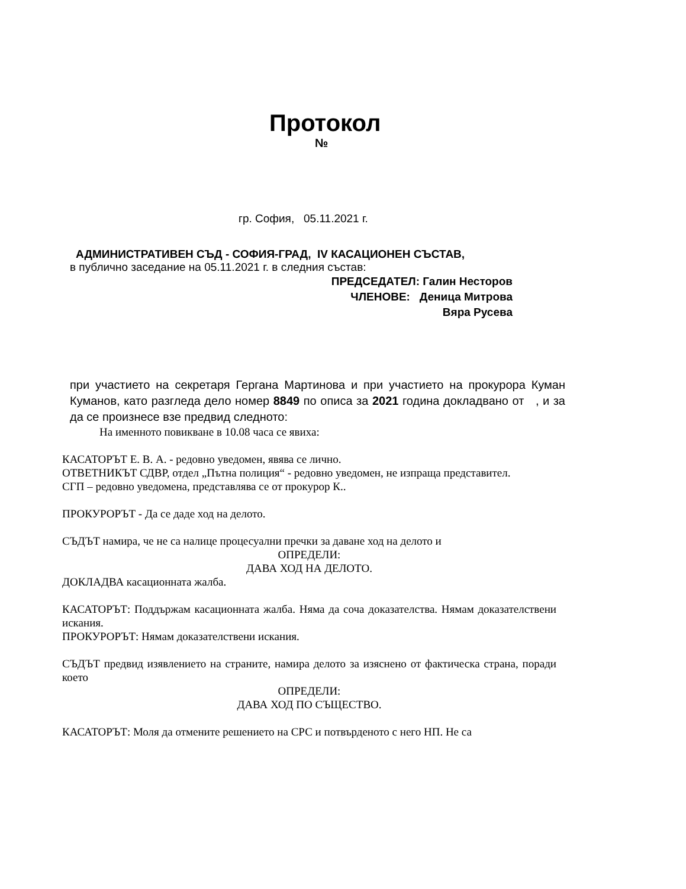Протокол
№
гр. София, 05.11.2021 г.
АДМИНИСТРАТИВЕН СЪД - СОФИЯ-ГРАД, IV КАСАЦИОНЕН СЪСТАВ,
в публично заседание на 05.11.2021 г. в следния състав:
ПРЕДСЕДАТЕЛ: Галин Несторов
ЧЛЕНОВЕ: Деница Митрова
Вяра Русева
при участието на секретаря Гергана Мартинова и при участието на прокурора Куман Куманов, като разгледа дело номер 8849 по описа за 2021 година докладвано от , и за да се произнесе взе предвид следното:
На именното повикване в 10.08 часа се явиха:
КАСАТОРЪТ Е. В. А. - редовно уведомен, явява се лично.
ОТВЕТНИКЪТ СДВР, отдел „Пътна полиция“ - редовно уведомен, не изпраща представител.
СГП – редовно уведомена, представлява се от прокурор К..
ПРОКУРОРЪТ - Да се даде ход на делото.
СЪДЪТ намира, че не са налице процесуални пречки за даване ход на делото и
ОПРЕДЕЛИ:
ДАВА ХОД НА ДЕЛОТО.
ДОКЛАДВА касационната жалба.
КАСАТОРЪТ: Поддържам касационната жалба. Няма да соча доказателства. Нямам доказателствени искания.
ПРОКУРОРЪТ: Нямам доказателствени искания.
СЪДЪТ предвид изявлението на страните, намира делото за изяснено от фактическа страна, поради което
ОПРЕДЕЛИ:
ДАВА ХОД ПО СЪЩЕСТВО.
КАСАТОРЪТ: Моля да отмените решението на СРС и потвърденото с него НП. Не са